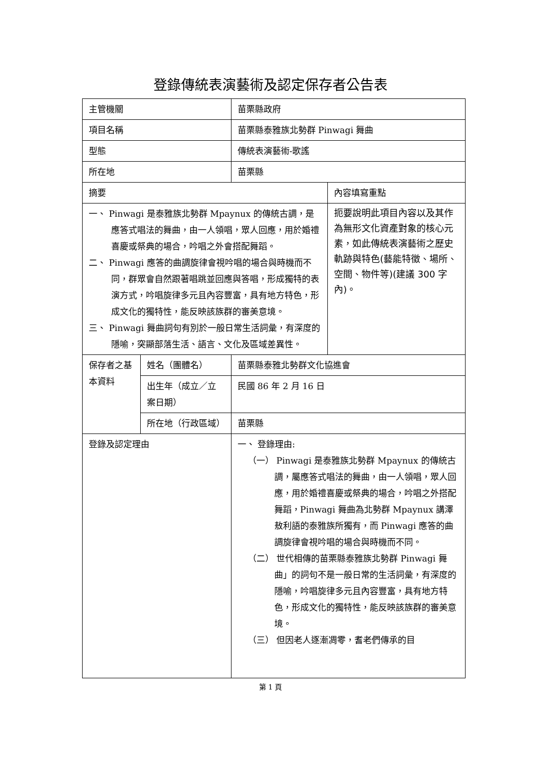登錄傳統表演藝術及認定保存者公告表
| 主管機關 | | 苗栗縣政府 | |
| 項目名稱 | | 苗栗縣泰雅族北勢群 Pinwagi 舞曲 | |
| 型態 | | 傳統表演藝術-歌謠 | |
| 所在地 | | 苗栗縣 | |
| 摘要 | | | 內容填寫重點 |
| 一、 Pinwagi 是泰雅族北勢群 Mpaynux 的傳統古調，是應答式唱法的舞曲，由一人領唱，眾人回應，用於婚禮喜慶或祭典的場合，吟唱之外會搭配舞蹈。 二、 Pinwagi 應答的曲調旋律會視吟唱的場合與時機而不同，群眾會自然跟著唱跳並回應與答唱，形成獨特的表演方式，吟唱旋律多元且內容豐富，具有地方特色，形成文化的獨特性，能反映該族群的審美意境。 三、 Pinwagi 舞曲詞句有別於一般日常生活詞彙，有深度的隱喻，突顯部落生活、語言、文化及區域差異性。 | | | 扼要說明此項目內容以及其作為無形文化資產對象的核心元素，如此傳統表演藝術之歷史軌跡與特色(藝能特徵、場所、空間、物件等)(建議 300 字內)。 |
| 保存者之基本資料 | 姓名（團體名） | 苗栗縣泰雅北勢群文化協進會 | |
| | 出生年（成立／立案日期） | 民國 86 年 2 月 16 日 | |
| | 所在地（行政區域） | 苗栗縣 | |
| 登錄及認定理由 | | 一、 登錄理由: （一） Pinwagi 是泰雅族北勢群 Mpaynux 的傳統古調，屬應答式唱法的舞曲，由一人領唱，眾人回應，用於婚禮喜慶或祭典的場合，吟唱之外搭配舞蹈，Pinwagi 舞曲為北勢群 Mpaynux 講澤敖利語的泰雅族所獨有，而 Pinwagi 應答的曲調旋律會視吟唱的場合與時機而不同。 （二） 世代相傳的苗栗縣泰雅族北勢群 Pinwagi 舞曲」的詞句不是一般日常的生活詞彙，有深度的隱喻，吟唱旋律多元且內容豐富，具有地方特色，形成文化的獨特性，能反映該族群的審美意境。 （三） 但因老人逐漸凋零，耆老們傳承的目 | |
第 1 頁